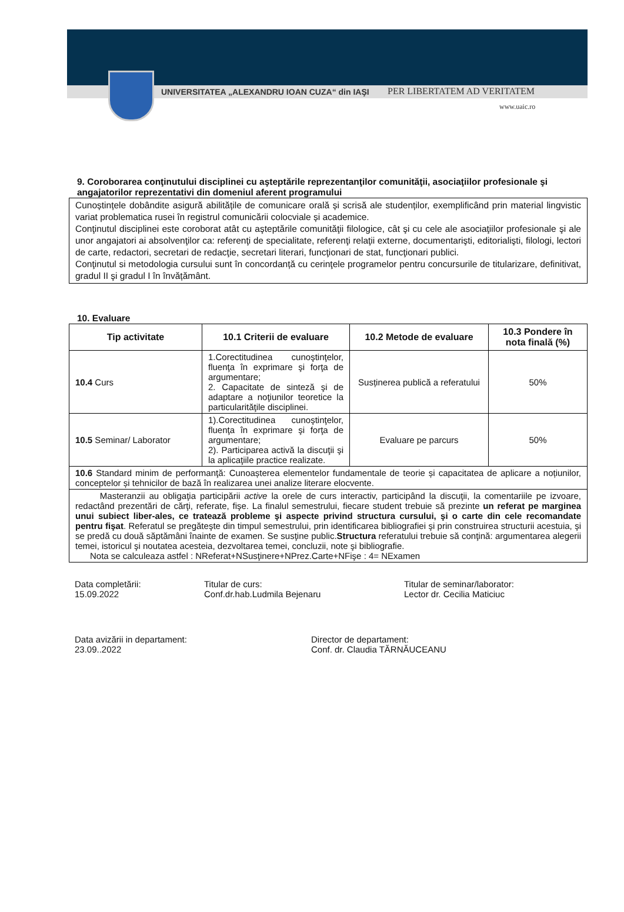UNIVERSITATEA „ALEXANDRU IOAN CUZA“ din IAŞI
PER LIBERTATEM AD VERITATEM
www.uaic.ro
9. Coroborarea conţinutului disciplinei cu aşteptările reprezentanţilor comunităţii, asociaţiilor profesionale şi angajatorilor reprezentativi din domeniul aferent programului
Cunoștințele dobândite asigură abilitățile de comunicare orală și scrisă ale studenților, exemplificând prin material lingvistic variat problematica rusei în registrul comunicării colocviale și academice.
Conţinutul disciplinei este coroborat atât cu aşteptările comunităţii filologice, cât şi cu cele ale asociaţiilor profesionale şi ale unor angajatori ai absolvenţilor ca: referenţi de specialitate, referenţi relaţii externe, documentarişti, editorialişti, filologi, lectori de carte, redactori, secretari de redacţie, secretari literari, funcţionari de stat, funcţionari publici.
Conţinutul si metodologia cursului sunt în concordanță cu cerinţele programelor pentru concursurile de titularizare, definitivat, gradul II şi gradul I în învățământ.
10. Evaluare
| Tip activitate | 10.1 Criterii de evaluare | 10.2 Metode de evaluare | 10.3 Pondere în nota finală (%) |
| --- | --- | --- | --- |
| 10.4 Curs | 1.Corectitudinea cunoştinţelor, fluenţa în exprimare şi forţa de argumentare; 2. Capacitate de sinteză şi de adaptare a noţiunilor teoretice la particularităţile disciplinei. | Susținerea publică a referatului | 50% |
| 10.5 Seminar/ Laborator | 1).Corectitudinea cunoştinţelor, fluenţa în exprimare şi forţa de argumentare; 2). Participarea activă la discuţii şi la aplicaţiile practice realizate. | Evaluare pe parcurs | 50% |
| 10.6 Standard minim de performanţă: Cunoașterea elementelor fundamentale de teorie și capacitatea de aplicare a noțiunilor, conceptelor și tehnicilor de bază în realizarea unei analize literare elocvente. | | | |
| Masteranzii au obligaţia participării active la orele de curs interactiv, participând la discuţii, la comentariile pe izvoare, redactând prezentări de cărţi, referate, fişe. La finalul semestrului, fiecare student trebuie să prezinte un referat pe marginea unui subiect liber-ales, ce tratează probleme şi aspecte privind structura cursului, şi o carte din cele recomandate pentru fişat . Referatul se pregăteşte din timpul semestrului, prin identificarea bibliografiei şi prin construirea structurii acestuia, şi se predă cu două săptămâni înainte de examen. Se susţine public. Structura referatului trebuie să conţină: argumentarea alegerii temei, istoricul şi noutatea acesteia, dezvoltarea temei, concluzii, note şi bibliografie. Nota se calculeaza astfel : NReferat+NSusţinere+NPrez.Carte+NFişe : 4= NExamen | | | |
Data completării:
15.09.2022
Titular de curs:
Conf.dr.hab.Ludmila Bejenaru
Titular de seminar/laborator:
Lector dr. Cecilia Maticiuc
Data avizării in departament:
23.09..2022
Director de departament:
Conf. dr. Claudia TĂRNĂUCEANU